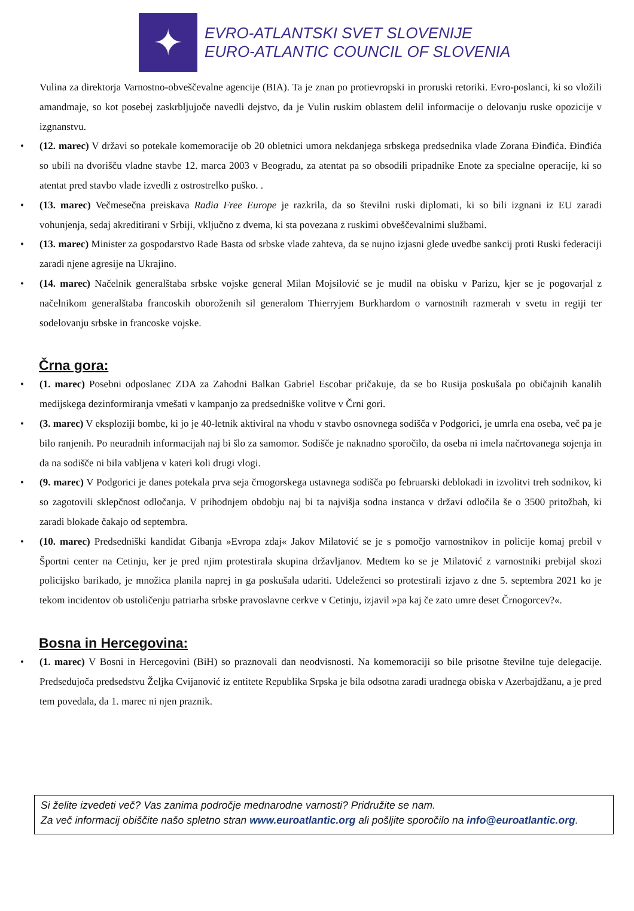✦
EVRO-ATLANTSKI SVET SLOVENIJE
EURO-ATLANTIC COUNCIL OF SLOVENIA
Vulina za direktorja Varnostno-obveščevalne agencije (BIA). Ta je znan po protievropski in proruski retoriki. Evro-poslanci, ki so vložili amandmaje, so kot posebej zaskrbljujoče navedli dejstvo, da je Vulin ruskim oblastem delil informacije o delovanju ruske opozicije v izgnanstvu.
• (12. marec) V državi so potekale komemoracije ob 20 obletnici umora nekdanjega srbskega predsednika vlade Zorana Đinđića. Đinđića so ubili na dvorišču vladne stavbe 12. marca 2003 v Beogradu, za atentat pa so obsodili pripadnike Enote za specialne operacije, ki so atentat pred stavbo vlade izvedli z ostrostrelko puško. .
• (13. marec) Večmesečna preiskava Radia Free Europe je razkrila, da so številni ruski diplomati, ki so bili izgnani iz EU zaradi vohunjenja, sedaj akreditirani v Srbiji, vključno z dvema, ki sta povezana z ruskimi obveščevalnimi službami.
• (13. marec) Minister za gospodarstvo Rade Basta od srbske vlade zahteva, da se nujno izjasni glede uvedbe sankcij proti Ruski federaciji zaradi njene agresije na Ukrajino.
• (14. marec) Načelnik generalštaba srbske vojske general Milan Mojsilović se je mudil na obisku v Parizu, kjer se je pogovarjal z načelnikom generalštaba francoskih oboroženih sil generalom Thierryjem Burkhardom o varnostnih razmerah v svetu in regiji ter sodelovanju srbske in francoske vojske.
Črna gora:
• (1. marec) Posebni odposlanec ZDA za Zahodni Balkan Gabriel Escobar pričakuje, da se bo Rusija poskušala po običajnih kanalih medijskega dezinformiranja vmešati v kampanjo za predsedniške volitve v Črni gori.
• (3. marec) V eksploziji bombe, ki jo je 40-letnik aktiviral na vhodu v stavbo osnovnega sodišča v Podgorici, je umrla ena oseba, več pa je bilo ranjenih. Po neuradnih informacijah naj bi šlo za samomor. Sodišče je naknadno sporočilo, da oseba ni imela načrtovanega sojenja in da na sodišče ni bila vabljena v kateri koli drugi vlogi.
• (9. marec) V Podgorici je danes potekala prva seja črnogorskega ustavnega sodišča po februarski deblokadi in izvolitvi treh sodnikov, ki so zagotovili sklepčnost odločanja. V prihodnjem obdobju naj bi ta najvišja sodna instanca v državi odločila še o 3500 pritožbah, ki zaradi blokade čakajo od septembra.
• (10. marec) Predsedniški kandidat Gibanja »Evropa zdaj« Jakov Milatović se je s pomočjo varnostnikov in policije komaj prebil v Športni center na Cetinju, ker je pred njim protestirala skupina državljanov. Medtem ko se je Milatović z varnostniki prebijal skozi policijsko barikado, je množica planila naprej in ga poskušala udariti. Udeleženci so protestirali izjavo z dne 5. septembra 2021 ko je tekom incidentov ob ustoličenju patriarha srbske pravoslavne cerkve v Cetinju, izjavil »pa kaj če zato umre deset Črnogorcev?«.
Bosna in Hercegovina:
• (1. marec) V Bosni in Hercegovini (BiH) so praznovali dan neodvisnosti. Na komemoraciji so bile prisotne številne tuje delegacije. Predsedujoča predsedstvu Željka Cvijanović iz entitete Republika Srpska je bila odsotna zaradi uradnega obiska v Azerbajdžanu, a je pred tem povedala, da 1. marec ni njen praznik.
Si želite izvedeti več? Vas zanima področje mednarodne varnosti? Pridružite se nam.
Za več informacij obiščite našo spletno stran www.euroatlantic.org ali pošljite sporočilo na info@euroatlantic.org.